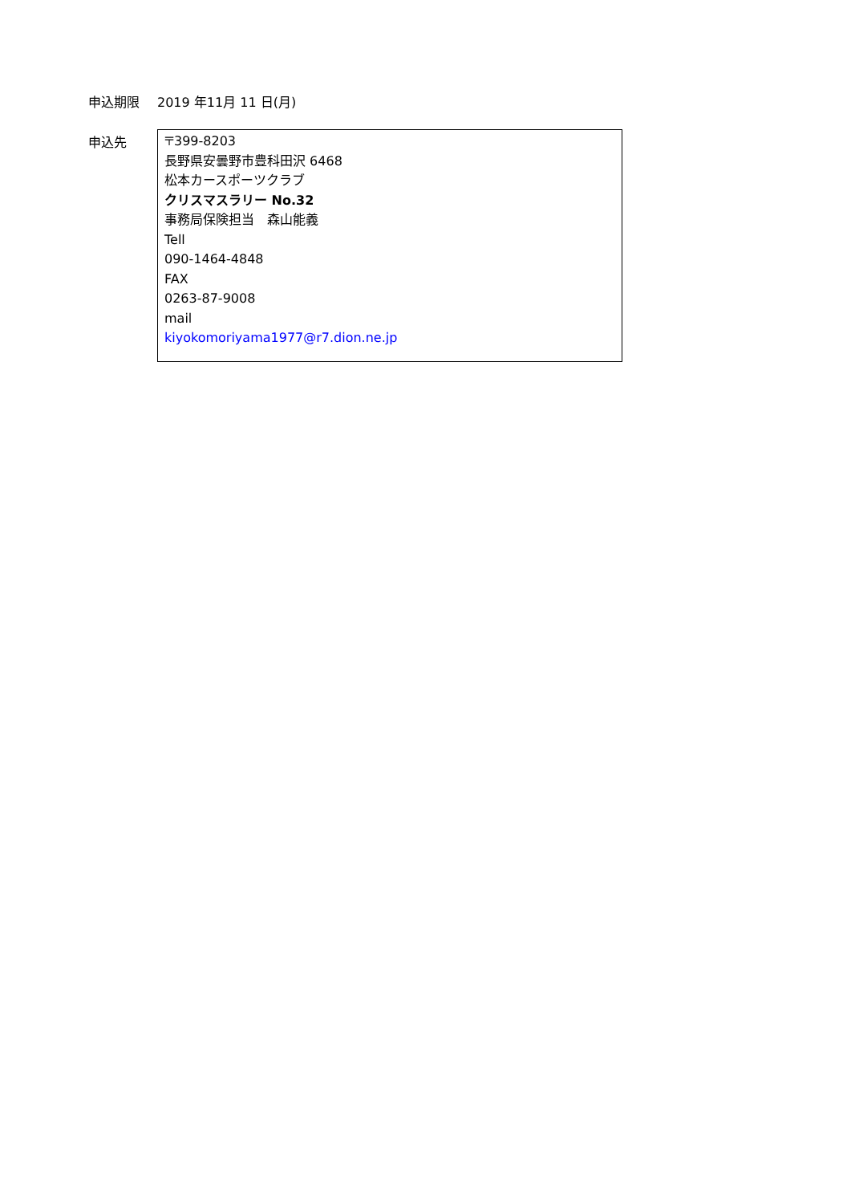申込期限 2019 年11月 11 日(月)
申込先
〒399-8203
長野県安曇野市豊科田沢 6468
松本カースポーツクラブ
クリスマスラリー No.32
事務局保険担当　森山能義
Tell
090-1464-4848
FAX
0263-87-9008
mail
kiyokomoriyama1977@r7.dion.ne.jp